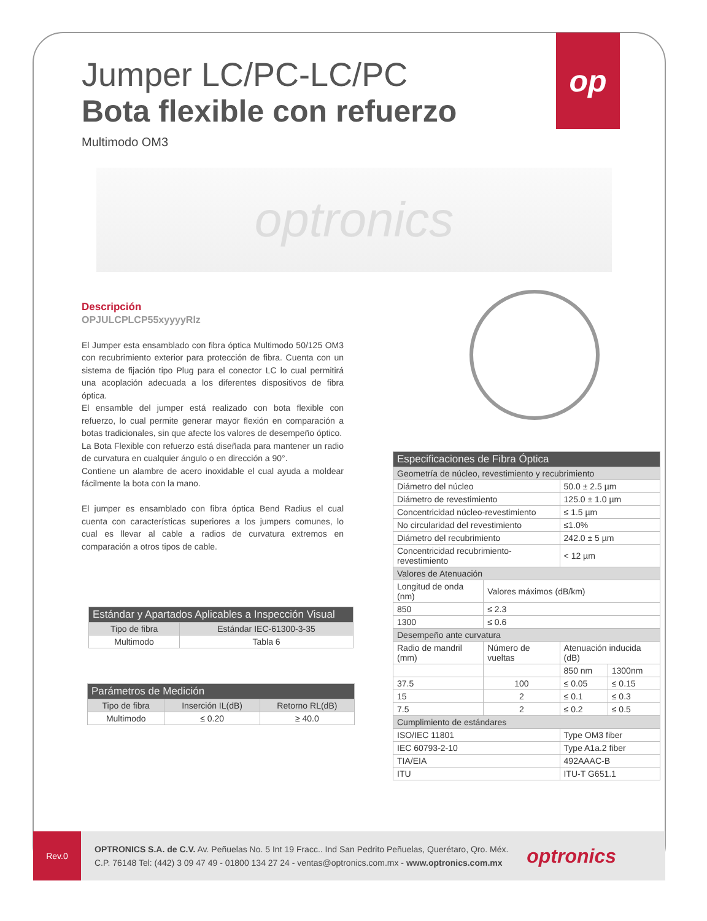op
Jumper LC/PC-LC/PC
Bota flexible con refuerzo
Multimodo OM3
optronics
Descripción
OPJULCPLCP55xyyyyRlz
El Jumper esta ensamblado con fibra óptica Multimodo 50/125 OM3 con recubrimiento exterior para protección de fibra. Cuenta con un sistema de fijación tipo Plug para el conector LC lo cual permitirá una acoplación adecuada a los diferentes dispositivos de fibra óptica.
El ensamble del jumper está realizado con bota flexible con refuerzo, lo cual permite generar mayor flexión en comparación a botas tradicionales, sin que afecte los valores de desempeño óptico.
La Bota Flexible con refuerzo está diseñada para mantener un radio de curvatura en cualquier ángulo o en dirección a 90°.
Contiene un alambre de acero inoxidable el cual ayuda a moldear fácilmente la bota con la mano.
El jumper es ensamblado con fibra óptica Bend Radius el cual cuenta con características superiores a los jumpers comunes, lo cual es llevar al cable a radios de curvatura extremos en comparación a otros tipos de cable.
| Estándar y Apartados Aplicables a Inspección Visual | |
| --- | --- |
| Tipo de fibra | Estándar IEC-61300-3-35 |
| Multimodo | Tabla 6 |
| Parámetros de Medición | | |
| --- | --- | --- |
| Tipo de fibra | Inserción IL(dB) | Retorno RL(dB) |
| Multimodo | ≤ 0.20 | ≥ 40.0 |
| Especificaciones de Fibra Óptica | | | |
| --- | --- | --- | --- |
| Geometría de núcleo, revestimiento y recubrimiento | | | |
| Diámetro del núcleo | | 50.0 ± 2.5 µm | |
| Diámetro de revestimiento | | 125.0 ± 1.0 µm | |
| Concentricidad núcleo-revestimiento | | ≤ 1.5 µm | |
| No circularidad del revestimiento | | ≤1.0% | |
| Diámetro del recubrimiento | | 242.0 ± 5 µm | |
| Concentricidad recubrimiento-revestimiento | | < 12 µm | |
| Valores de Atenuación | | | |
| Longitud de onda (nm) | Valores máximos (dB/km) | | |
| 850 | ≤ 2.3 | | |
| 1300 | ≤ 0.6 | | |
| Desempeño ante curvatura | | | |
| Radio de mandril (mm) | Número de vueltas | Atenuación inducida (dB) | |
| | | 850 nm | 1300nm |
| 37.5 | 100 | ≤ 0.05 | ≤ 0.15 |
| 15 | 2 | ≤ 0.1 | ≤ 0.3 |
| 7.5 | 2 | ≤ 0.2 | ≤ 0.5 |
| Cumplimiento de estándares | | | |
| ISO/IEC 11801 | | Type OM3 fiber | |
| IEC 60793-2-10 | | Type A1a.2 fiber | |
| TIA/EIA | | 492AAAC-B | |
| ITU | | ITU-T G651.1 | |
Rev.0
OPTRONICS S.A. de C.V. Av. Peñuelas No. 5 Int 19 Fracc.. Ind San Pedrito Peñuelas, Querétaro, Qro. Méx.
C.P. 76148 Tel: (442) 3 09 47 49 - 01800 134 27 24 - ventas@optronics.com.mx - www.optronics.com.mx
optronics